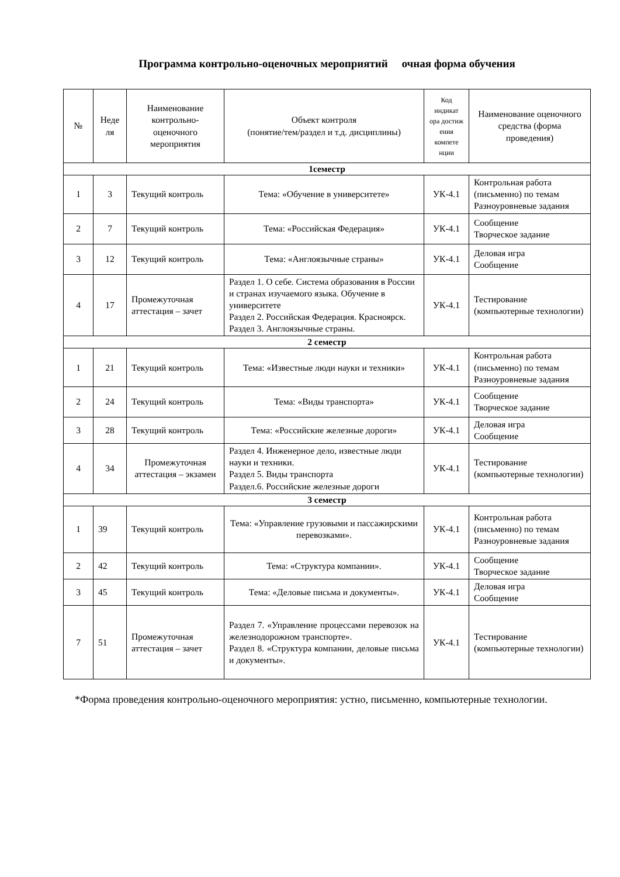Программа контрольно-оценочных мероприятий очная форма обучения
| № | Неде ля | Наименование контрольно-оценочного мероприятия | Объект контроля (понятие/тем/раздел и т.д. дисциплины) | Код индикат ора достиж ения компете нции | Наименование оценочного средства (форма проведения) |
| --- | --- | --- | --- | --- | --- |
| 1семестр | | | | | |
| 1 | 3 | Текущий контроль | Тема: «Обучение в университете» | УК-4.1 | Контрольная работа (письменно) по темам Разноуровневые задания |
| 2 | 7 | Текущий контроль | Тема: «Российская Федерация» | УК-4.1 | Сообщение Творческое задание |
| 3 | 12 | Текущий контроль | Тема: «Англоязычные страны» | УК-4.1 | Деловая игра Сообщение |
| 4 | 17 | Промежуточная аттестация – зачет | Раздел 1. О себе. Система образования в России и странах изучаемого языка. Обучение в университете Раздел 2. Российская Федерация. Красноярск. Раздел 3. Англоязычные страны. | УК-4.1 | Тестирование (компьютерные технологии) |
| 2 семестр | | | | | |
| 1 | 21 | Текущий контроль | Тема: «Известные люди науки и техники» | УК-4.1 | Контрольная работа (письменно) по темам Разноуровневые задания |
| 2 | 24 | Текущий контроль | Тема: «Виды транспорта» | УК-4.1 | Сообщение Творческое задание |
| 3 | 28 | Текущий контроль | Тема: «Российские железные дороги» | УК-4.1 | Деловая игра Сообщение |
| 4 | 34 | Промежуточная аттестация – экзамен | Раздел 4. Инженерное дело, известные люди науки и техники. Раздел 5. Виды транспорта Раздел.6. Российские железные дороги | УК-4.1 | Тестирование (компьютерные технологии) |
| 3 семестр | | | | | |
| 1 | 39 | Текущий контроль | Тема: «Управление грузовыми и пассажирскими перевозками». | УК-4.1 | Контрольная работа (письменно) по темам Разноуровневые задания |
| 2 | 42 | Текущий контроль | Тема: «Структура компании». | УК-4.1 | Сообщение Творческое задание |
| 3 | 45 | Текущий контроль | Тема: «Деловые письма и документы». | УК-4.1 | Деловая игра Сообщение |
| 7 | 51 | Промежуточная аттестация – зачет | Раздел 7. «Управление процессами перевозок на железнодорожном транспорте». Раздел 8. «Структура компании, деловые письма и документы». | УК-4.1 | Тестирование (компьютерные технологии) |
*Форма проведения контрольно-оценочного мероприятия: устно, письменно, компьютерные технологии.